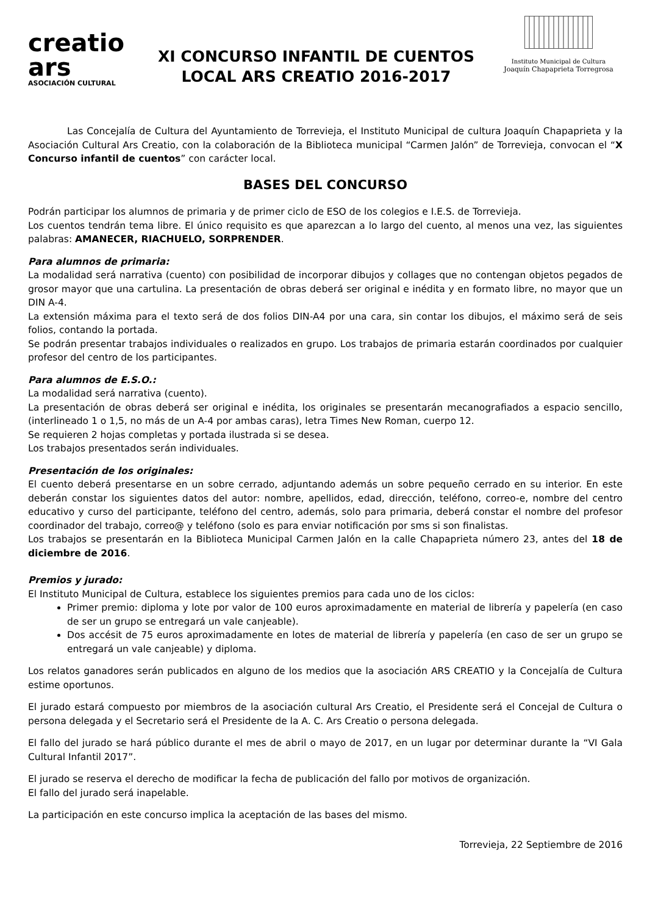creatio ars
ASOCIACIÓN CULTURAL
XI CONCURSO INFANTIL DE CUENTOS
LOCAL ARS CREATIO 2016-2017
Instituto Municipal de Cultura
Joaquín Chapaprieta Torregrosa
Las Concejalía de Cultura del Ayuntamiento de Torrevieja, el Instituto Municipal de cultura Joaquín Chapaprieta y la Asociación Cultural Ars Creatio, con la colaboración de la Biblioteca municipal “Carmen Jalón” de Torrevieja, convocan el “X Concurso infantil de cuentos” con carácter local.
BASES DEL CONCURSO
Podrán participar los alumnos de primaria y de primer ciclo de ESO de los colegios e I.E.S. de Torrevieja.
Los cuentos tendrán tema libre. El único requisito es que aparezcan a lo largo del cuento, al menos una vez, las siguientes palabras: AMANECER, RIACHUELO, SORPRENDER.
Para alumnos de primaria:
La modalidad será narrativa (cuento) con posibilidad de incorporar dibujos y collages que no contengan objetos pegados de grosor mayor que una cartulina. La presentación de obras deberá ser original e inédita y en formato libre, no mayor que un DIN A-4.
La extensión máxima para el texto será de dos folios DIN-A4 por una cara, sin contar los dibujos, el máximo será de seis folios, contando la portada.
Se podrán presentar trabajos individuales o realizados en grupo. Los trabajos de primaria estarán coordinados por cualquier profesor del centro de los participantes.
Para alumnos de E.S.O.:
La modalidad será narrativa (cuento).
La presentación de obras deberá ser original e inédita, los originales se presentarán mecanografiados a espacio sencillo, (interlineado 1 o 1,5, no más de un A-4 por ambas caras), letra Times New Roman, cuerpo 12.
Se requieren 2 hojas completas y portada ilustrada si se desea.
Los trabajos presentados serán individuales.
Presentación de los originales:
El cuento deberá presentarse en un sobre cerrado, adjuntando además un sobre pequeño cerrado en su interior. En este deberán constar los siguientes datos del autor: nombre, apellidos, edad, dirección, teléfono, correo-e, nombre del centro educativo y curso del participante, teléfono del centro, además, solo para primaria, deberá constar el nombre del profesor coordinador del trabajo, correo@ y teléfono (solo es para enviar notificación por sms si son finalistas.
Los trabajos se presentarán en la Biblioteca Municipal Carmen Jalón en la calle Chapaprieta número 23, antes del 18 de diciembre de 2016.
Premios y jurado:
El Instituto Municipal de Cultura, establece los siguientes premios para cada uno de los ciclos:
Primer premio: diploma y lote por valor de 100 euros aproximadamente en material de librería y papelería (en caso de ser un grupo se entregará un vale canjeable).
Dos accésit de 75 euros aproximadamente en lotes de material de librería y papelería (en caso de ser un grupo se entregará un vale canjeable) y diploma.
Los relatos ganadores serán publicados en alguno de los medios que la asociación ARS CREATIO y la Concejalía de Cultura estime oportunos.
El jurado estará compuesto por miembros de la asociación cultural Ars Creatio, el Presidente será el Concejal de Cultura o persona delegada y el Secretario será el Presidente de la A. C. Ars Creatio o persona delegada.
El fallo del jurado se hará público durante el mes de abril o mayo de 2017, en un lugar por determinar durante la “VI Gala Cultural Infantil 2017”.
El jurado se reserva el derecho de modificar la fecha de publicación del fallo por motivos de organización.
El fallo del jurado será inapelable.
La participación en este concurso implica la aceptación de las bases del mismo.
Torrevieja, 22 Septiembre de 2016